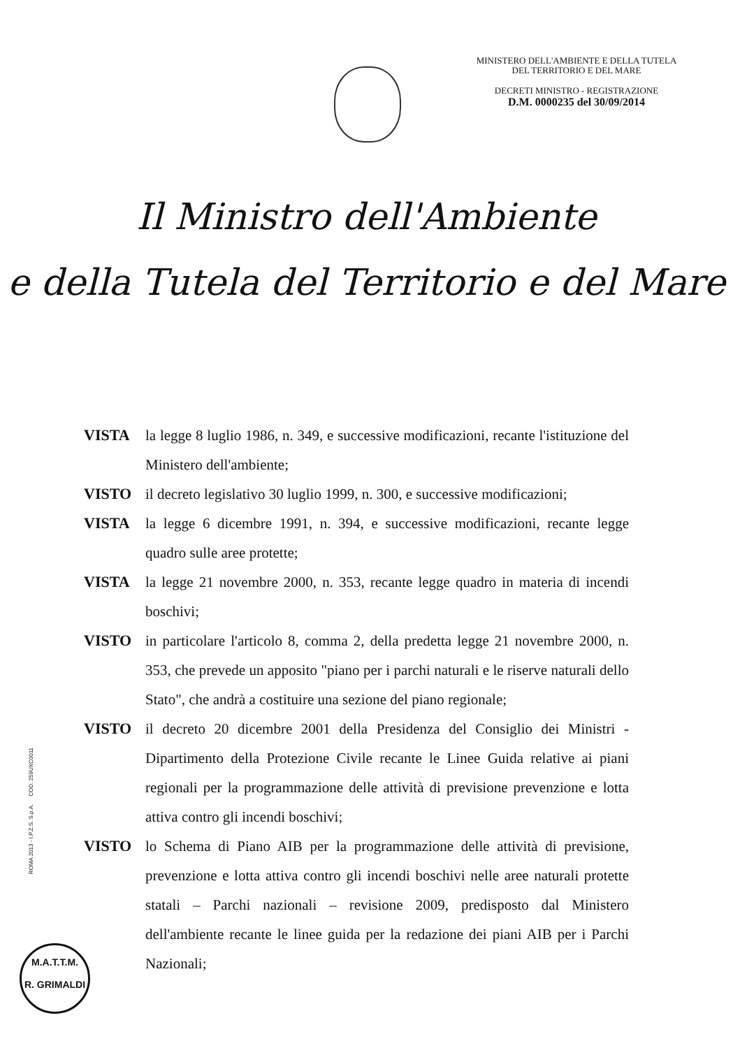MINISTERO DELL'AMBIENTE E DELLA TUTELA
DEL TERRITORIO E DEL MARE
DECRETI MINISTRO - REGISTRAZIONE
D.M. 0000235 del 30/09/2014
Il Ministro dell'Ambiente
e della Tutela del Territorio e del Mare
VISTA la legge 8 luglio 1986, n. 349, e successive modificazioni, recante l'istituzione del Ministero dell'ambiente;
VISTO il decreto legislativo 30 luglio 1999, n. 300, e successive modificazioni;
VISTA la legge 6 dicembre 1991, n. 394, e successive modificazioni, recante legge quadro sulle aree protette;
VISTA la legge 21 novembre 2000, n. 353, recante legge quadro in materia di incendi boschivi;
VISTO in particolare l'articolo 8, comma 2, della predetta legge 21 novembre 2000, n. 353, che prevede un apposito "piano per i parchi naturali e le riserve naturali dello Stato", che andrà a costituire una sezione del piano regionale;
VISTO il decreto 20 dicembre 2001 della Presidenza del Consiglio dei Ministri - Dipartimento della Protezione Civile recante le Linee Guida relative ai piani regionali per la programmazione delle attività di previsione prevenzione e lotta attiva contro gli incendi boschivi;
VISTO lo Schema di Piano AIB per la programmazione delle attività di previsione, prevenzione e lotta attiva contro gli incendi boschivi nelle aree naturali protette statali – Parchi nazionali – revisione 2009, predisposto dal Ministero dell'ambiente recante le linee guida per la redazione dei piani AIB per i Parchi Nazionali;
ROMA 2013 - I.P.Z.S. S.p.A. COD. 259UXC0011
M.A.T.T.M.
R. GRIMALDI